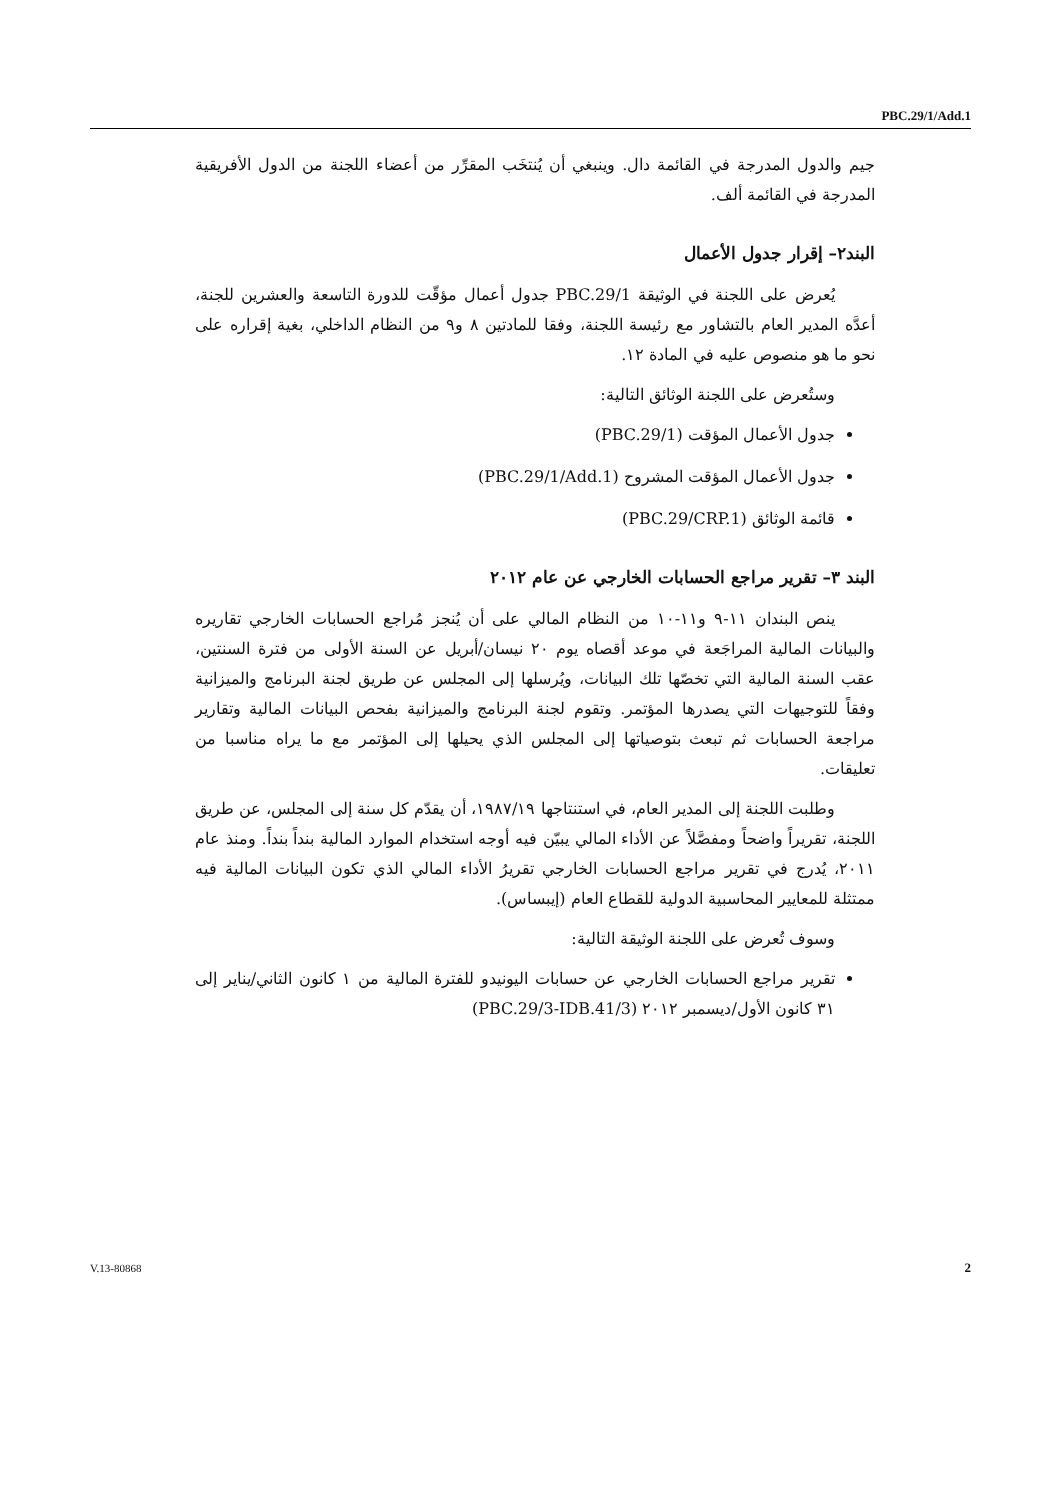PBC.29/1/Add.1
جيم والدول المدرجة في القائمة دال. وينبغي أن يُنتخَب المقرِّر من أعضاء اللجنة من الدول الأفريقية المدرجة في القائمة ألف.
البند٢– إقرار جدول الأعمال
يُعرض على اللجنة في الوثيقة PBC.29/1 جدول أعمال مؤقّت للدورة التاسعة والعشرين للجنة، أعدَّه المدير العام بالتشاور مع رئيسة اللجنة، وفقا للمادتين ٨ و٩ من النظام الداخلي، بغية إقراره على نحو ما هو منصوص عليه في المادة ١٢.
وستُعرض على اللجنة الوثائق التالية:
جدول الأعمال المؤقت (PBC.29/1)
جدول الأعمال المؤقت المشروح (PBC.29/1/Add.1)
قائمة الوثائق (PBC.29/CRP.1)
البند ٣– تقرير مراجع الحسابات الخارجي عن عام ٢٠١٢
ينص البندان ١١-٩ و١١-١٠ من النظام المالي على أن يُنجز مُراجع الحسابات الخارجي تقاريره والبيانات المالية المراجَعة في موعد أقصاه يوم ٢٠ نيسان/أبريل عن السنة الأولى من فترة السنتين، عقب السنة المالية التي تخصّها تلك البيانات، ويُرسلها إلى المجلس عن طريق لجنة البرنامج والميزانية وفقاً للتوجيهات التي يصدرها المؤتمر. وتقوم لجنة البرنامج والميزانية بفحص البيانات المالية وتقارير مراجعة الحسابات ثم تبعث بتوصياتها إلى المجلس الذي يحيلها إلى المؤتمر مع ما يراه مناسبا من تعليقات.
وطلبت اللجنة إلى المدير العام، في استنتاجها ١٩٨٧/١٩، أن يقدّم كل سنة إلى المجلس، عن طريق اللجنة، تقريراً واضحاً ومفصَّلاً عن الأداء المالي يبيّن فيه أوجه استخدام الموارد المالية بنداً بنداً. ومنذ عام ٢٠١١، يُدرج في تقرير مراجع الحسابات الخارجي تقريرُ الأداء المالي الذي تكون البيانات المالية فيه ممتثلة للمعايير المحاسبية الدولية للقطاع العام (إيبساس).
وسوف تُعرض على اللجنة الوثيقة التالية:
تقرير مراجع الحسابات الخارجي عن حسابات اليونيدو للفترة المالية من ١ كانون الثاني/يناير إلى ٣١ كانون الأول/ديسمبر ٢٠١٢ (PBC.29/3-IDB.41/3)
V.13-80868 2